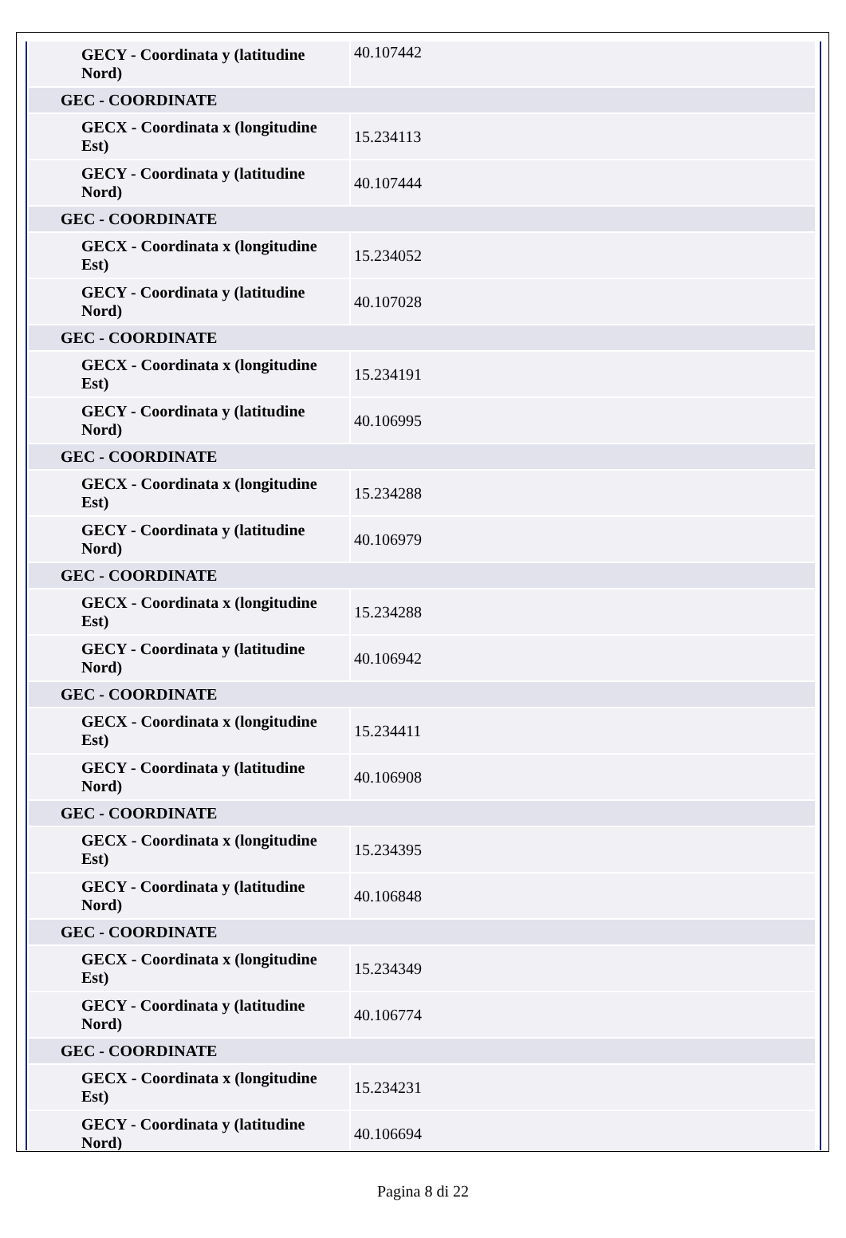| GECY - Coordinata y (latitudine Nord) | 40.107442 |
| GEC - COORDINATE | |
| GECX - Coordinata x (longitudine Est) | 15.234113 |
| GECY - Coordinata y (latitudine Nord) | 40.107444 |
| GEC - COORDINATE | |
| GECX - Coordinata x (longitudine Est) | 15.234052 |
| GECY - Coordinata y (latitudine Nord) | 40.107028 |
| GEC - COORDINATE | |
| GECX - Coordinata x (longitudine Est) | 15.234191 |
| GECY - Coordinata y (latitudine Nord) | 40.106995 |
| GEC - COORDINATE | |
| GECX - Coordinata x (longitudine Est) | 15.234288 |
| GECY - Coordinata y (latitudine Nord) | 40.106979 |
| GEC - COORDINATE | |
| GECX - Coordinata x (longitudine Est) | 15.234288 |
| GECY - Coordinata y (latitudine Nord) | 40.106942 |
| GEC - COORDINATE | |
| GECX - Coordinata x (longitudine Est) | 15.234411 |
| GECY - Coordinata y (latitudine Nord) | 40.106908 |
| GEC - COORDINATE | |
| GECX - Coordinata x (longitudine Est) | 15.234395 |
| GECY - Coordinata y (latitudine Nord) | 40.106848 |
| GEC - COORDINATE | |
| GECX - Coordinata x (longitudine Est) | 15.234349 |
| GECY - Coordinata y (latitudine Nord) | 40.106774 |
| GEC - COORDINATE | |
| GECX - Coordinata x (longitudine Est) | 15.234231 |
| GECY - Coordinata y (latitudine Nord) | 40.106694 |
Pagina 8 di 22